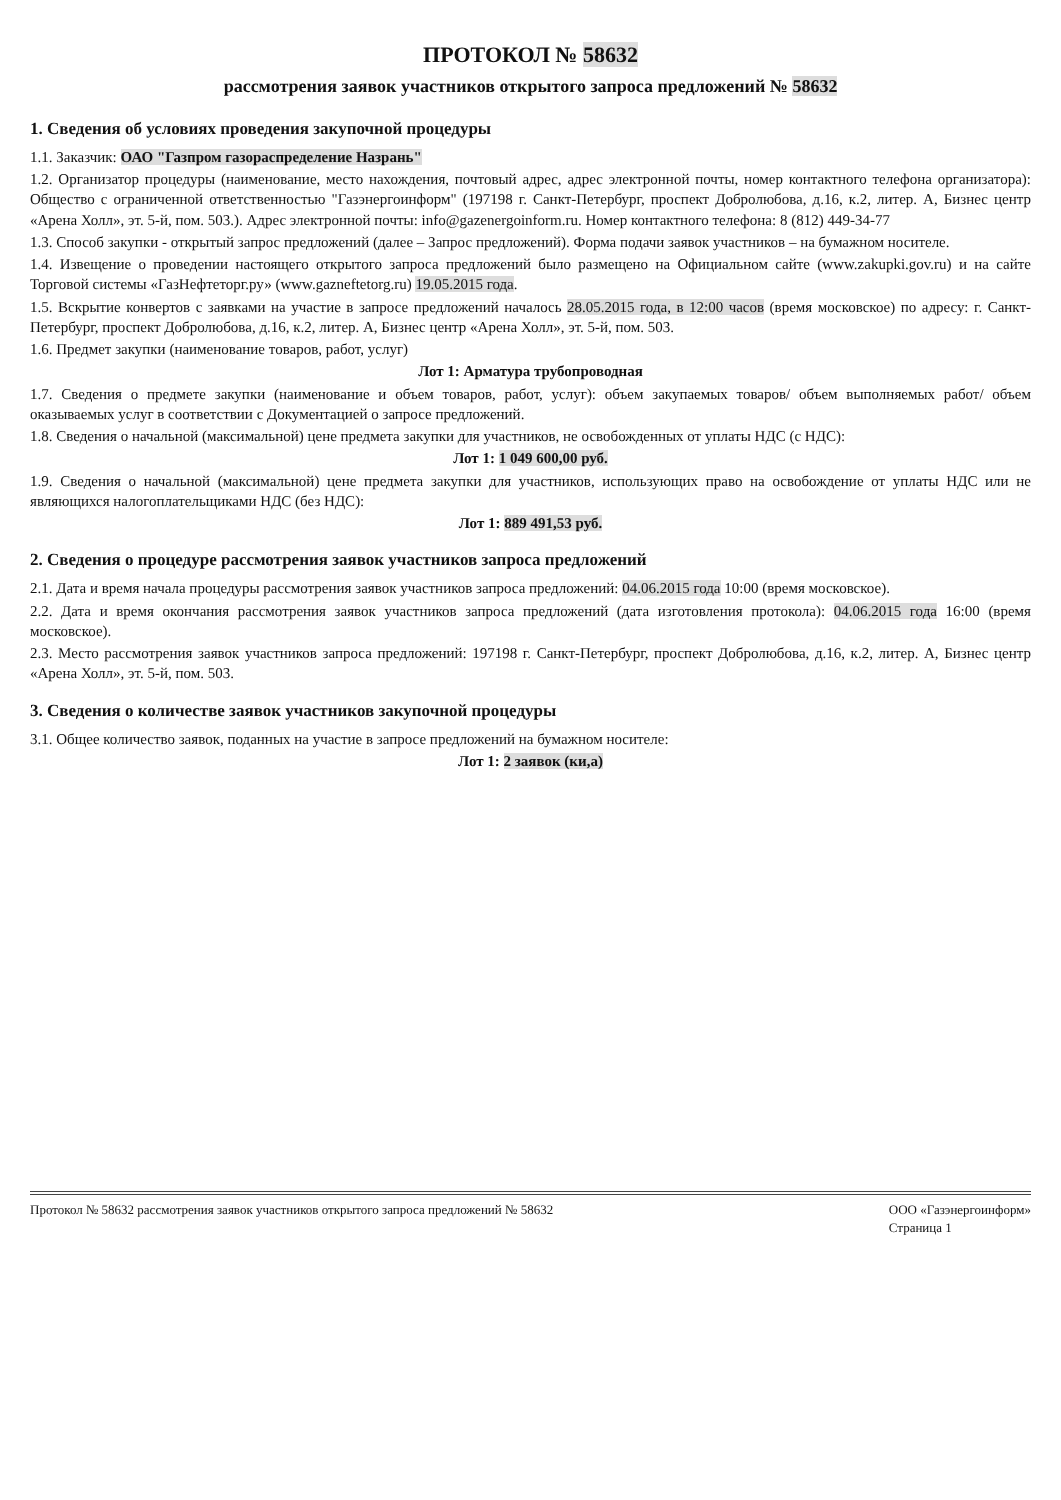ПРОТОКОЛ № 58632
рассмотрения заявок участников открытого запроса предложений № 58632
1. Сведения об условиях проведения закупочной процедуры
1.1. Заказчик: ОАО "Газпром газораспределение Назрань"
1.2. Организатор процедуры (наименование, место нахождения, почтовый адрес, адрес электронной почты, номер контактного телефона организатора): Общество с ограниченной ответственностью "Газэнергоинформ" (197198 г. Санкт-Петербург, проспект Добролюбова, д.16, к.2, литер. А, Бизнес центр «Арена Холл», эт. 5-й, пом. 503.). Адрес электронной почты: info@gazenergoinform.ru. Номер контактного телефона: 8 (812) 449-34-77
1.3. Способ закупки - открытый запрос предложений (далее – Запрос предложений). Форма подачи заявок участников – на бумажном носителе.
1.4. Извещение о проведении настоящего открытого запроса предложений было размещено на Официальном сайте (www.zakupki.gov.ru) и на сайте Торговой системы «ГазНефтеторг.ру» (www.gazneftetorg.ru) 19.05.2015 года.
1.5. Вскрытие конвертов с заявками на участие в запросе предложений началось 28.05.2015 года, в 12:00 часов (время московское) по адресу: г. Санкт-Петербург, проспект Добролюбова, д.16, к.2, литер. А, Бизнес центр «Арена Холл», эт. 5-й, пом. 503.
1.6. Предмет закупки (наименование товаров, работ, услуг)
Лот 1: Арматура трубопроводная
1.7. Сведения о предмете закупки (наименование и объем товаров, работ, услуг): объем закупаемых товаров/ объем выполняемых работ/ объем оказываемых услуг в соответствии с Документацией о запросе предложений.
1.8. Сведения о начальной (максимальной) цене предмета закупки для участников, не освобожденных от уплаты НДС (с НДС):
Лот 1: 1 049 600,00 руб.
1.9. Сведения о начальной (максимальной) цене предмета закупки для участников, использующих право на освобождение от уплаты НДС или не являющихся налогоплательщиками НДС (без НДС):
Лот 1: 889 491,53 руб.
2. Сведения о процедуре рассмотрения заявок участников запроса предложений
2.1. Дата и время начала процедуры рассмотрения заявок участников запроса предложений: 04.06.2015 года 10:00 (время московское).
2.2. Дата и время окончания рассмотрения заявок участников запроса предложений (дата изготовления протокола): 04.06.2015 года 16:00 (время московское).
2.3. Место рассмотрения заявок участников запроса предложений: 197198 г. Санкт-Петербург, проспект Добролюбова, д.16, к.2, литер. А, Бизнес центр «Арена Холл», эт. 5-й, пом. 503.
3. Сведения о количестве заявок участников закупочной процедуры
3.1. Общее количество заявок, поданных на участие в запросе предложений на бумажном носителе:
Лот 1: 2 заявок (ки,а)
Протокол № 58632 рассмотрения заявок участников открытого запроса предложений № 58632
ООО «Газэнергоинформ»
Страница 1